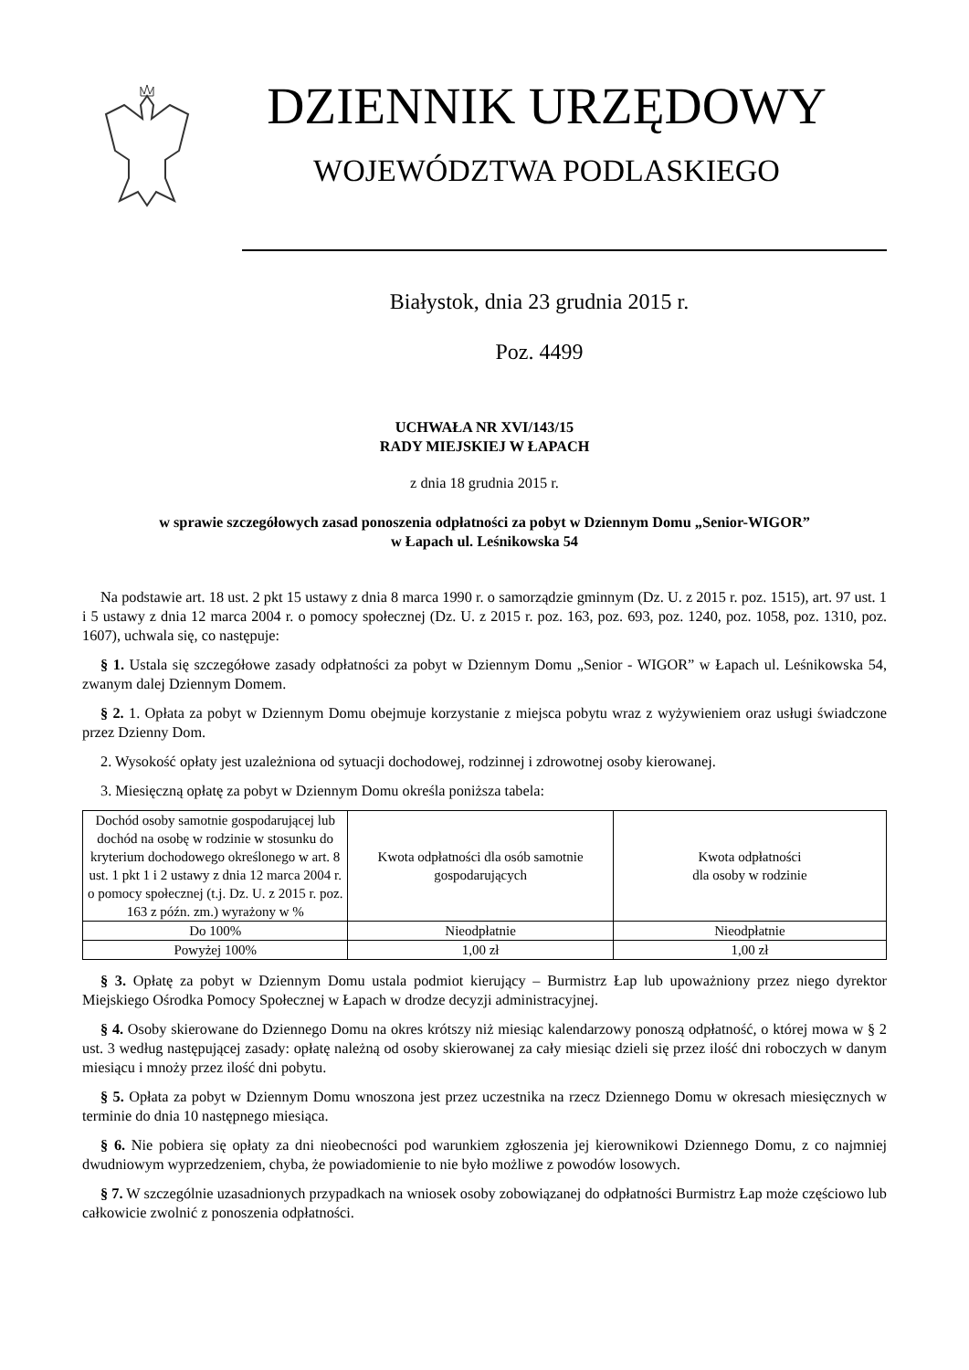DZIENNIK URZĘDOWY
WOJEWÓDZTWA PODLASKIEGO
Białystok, dnia 23 grudnia 2015 r.
Poz. 4499
UCHWAŁA NR XVI/143/15
RADY MIEJSKIEJ W ŁAPACH
z dnia 18 grudnia 2015 r.
w sprawie szczegółowych zasad ponoszenia odpłatności za pobyt w Dziennym Domu „Senior-WIGOR”
w Łapach ul. Leśnikowska 54
Na podstawie art. 18 ust. 2 pkt 15 ustawy z dnia 8 marca 1990 r. o samorządzie gminnym (Dz. U. z 2015 r. poz. 1515), art. 97 ust. 1 i 5 ustawy z dnia 12 marca 2004 r. o pomocy społecznej (Dz. U. z 2015 r. poz. 163, poz. 693, poz. 1240, poz. 1058, poz. 1310, poz. 1607), uchwala się, co następuje:
§ 1. Ustala się szczegółowe zasady odpłatności za pobyt w Dziennym Domu „Senior - WIGOR” w Łapach ul. Leśnikowska 54, zwanym dalej Dziennym Domem.
§ 2. 1. Opłata za pobyt w Dziennym Domu obejmuje korzystanie z miejsca pobytu wraz z wyżywieniem oraz usługi świadczone przez Dzienny Dom.
2. Wysokość opłaty jest uzależniona od sytuacji dochodowej, rodzinnej i zdrowotnej osoby kierowanej.
3. Miesięczną opłatę za pobyt w Dziennym Domu określa poniższa tabela:
| Dochód osoby samotnie gospodarującej lub dochód na osobę w rodzinie w stosunku do kryterium dochodowego określonego w art. 8 ust. 1 pkt 1 i 2 ustawy z dnia 12 marca 2004 r. o pomocy społecznej (t.j. Dz. U. z 2015 r. poz. 163 z późn. zm.) wyrażony w % | Kwota odpłatności dla osób samotnie gospodarujących | Kwota odpłatności dla osoby w rodzinie |
| Do 100% | Nieodpłatnie | Nieodpłatnie |
| Powyżej 100% | 1,00 zł | 1,00 zł |
§ 3. Opłatę za pobyt w Dziennym Domu ustala podmiot kierujący – Burmistrz Łap lub upoważniony przez niego dyrektor Miejskiego Ośrodka Pomocy Społecznej w Łapach w drodze decyzji administracyjnej.
§ 4. Osoby skierowane do Dziennego Domu na okres krótszy niż miesiąc kalendarzowy ponoszą odpłatność, o której mowa w § 2 ust. 3 według następującej zasady: opłatę należną od osoby skierowanej za cały miesiąc dzieli się przez ilość dni roboczych w danym miesiącu i mnoży przez ilość dni pobytu.
§ 5. Opłata za pobyt w Dziennym Domu wnoszona jest przez uczestnika na rzecz Dziennego Domu w okresach miesięcznych w terminie do dnia 10 następnego miesiąca.
§ 6. Nie pobiera się opłaty za dni nieobecności pod warunkiem zgłoszenia jej kierownikowi Dziennego Domu, z co najmniej dwudniowym wyprzedzeniem, chyba, że powiadomienie to nie było możliwe z powodów losowych.
§ 7. W szczególnie uzasadnionych przypadkach na wniosek osoby zobowiązanej do odpłatności Burmistrz Łap może częściowo lub całkowicie zwolnić z ponoszenia odpłatności.